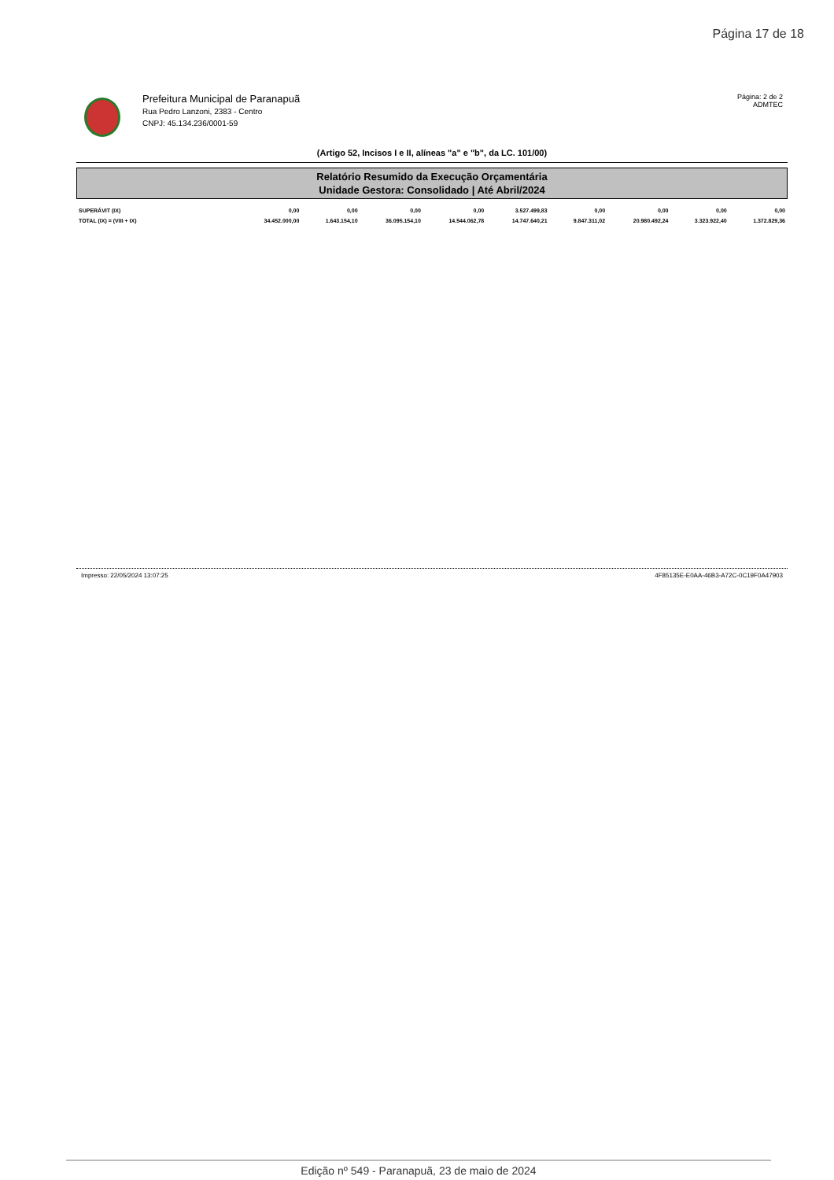Página 17 de 18
Prefeitura Municipal de Paranapuã
Rua Pedro Lanzoni, 2383 - Centro
CNPJ: 45.134.236/0001-59
Página: 2 de 2
ADMTEC
(Artigo 52, Incisos I e II, alíneas "a" e "b", da LC. 101/00)
Relatório Resumido da Execução Orçamentária
Unidade Gestora: Consolidado | Até Abril/2024
| SUPERÁVIT (IX) | 0,00 | 0,00 | 0,00 | 0,00 | 3.527.499,83 | 0,00 | 0,00 | 0,00 | 0,00 |
| TOTAL (IX) = (VIII + IX) | 34.452.000,00 | 1.643.154,10 | 36.095.154,10 | 14.544.062,78 | 14.747.640,21 | 9.847.311,02 | 20.980.492,24 | 3.323.922,40 | 1.372.829,36 |
Impresso: 22/05/2024 13:07:25 4F85135E-E0AA-46B3-A72C-0C19F0A47903
Edição nº 549 - Paranapuã, 23 de maio de 2024